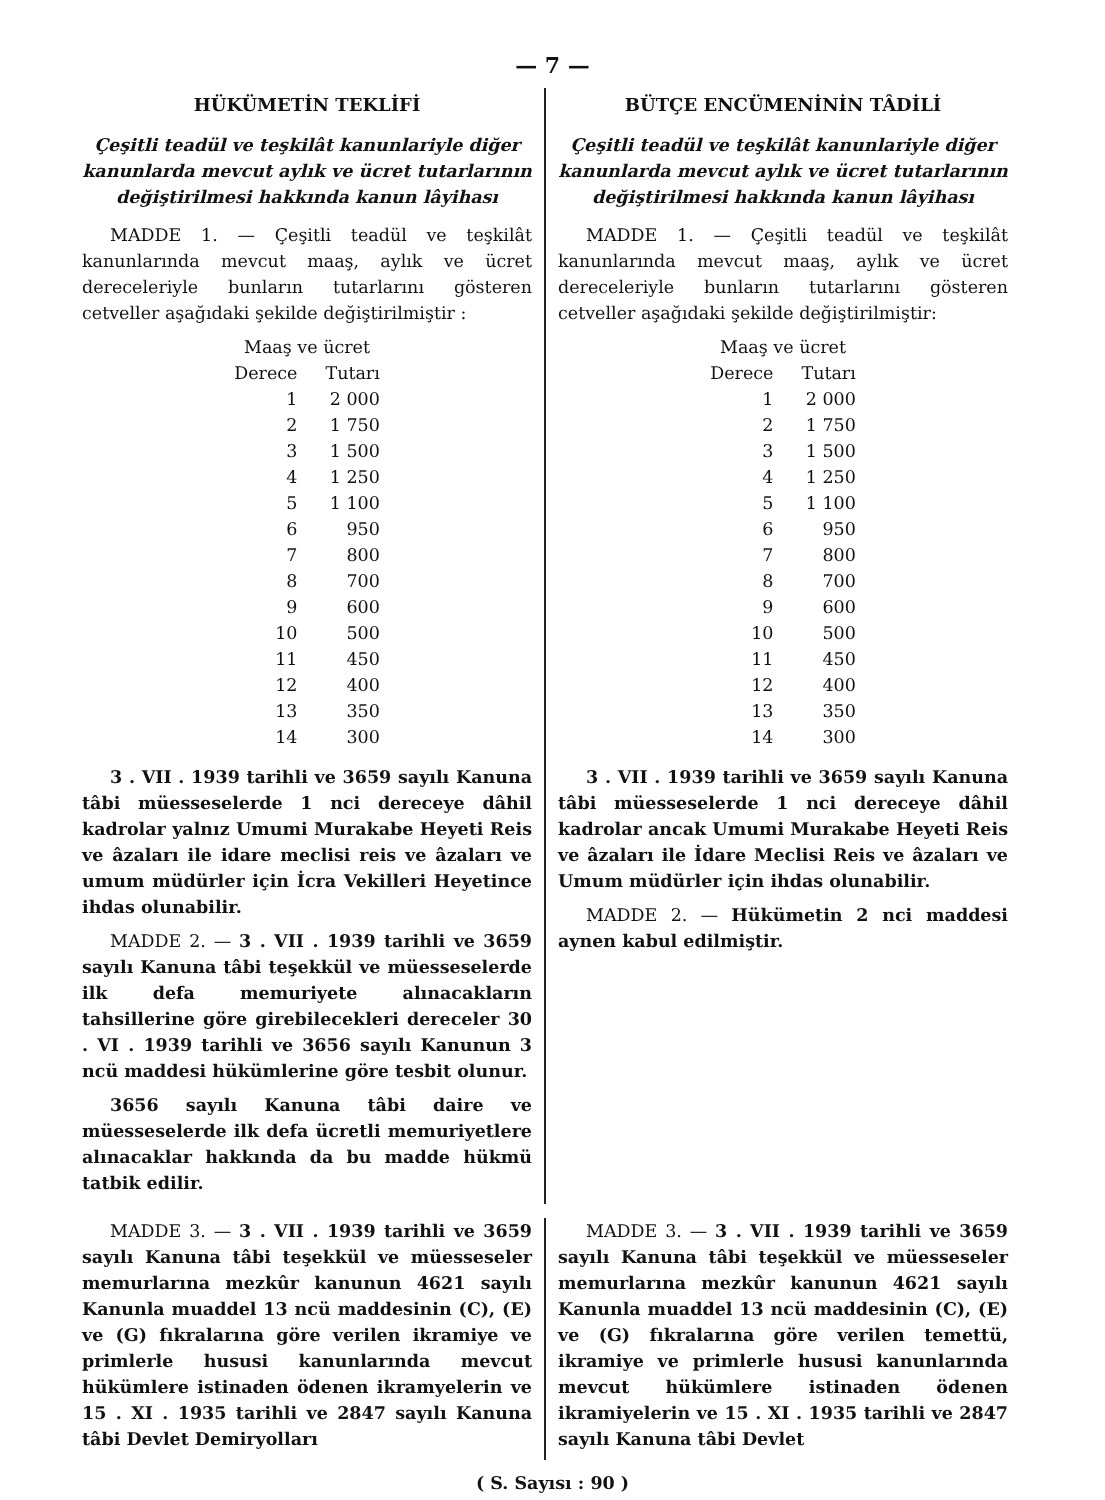— 7 —
HÜKÜMETİN TEKLİFİ
Çeşitli teadül ve teşkilât kanunlariyle diğer kanunlarda mevcut aylık ve ücret tutarlarının değiştirilmesi hakkında kanun lâyihası
MADDE 1. — Çeşitli teadül ve teşkilât kanunlarında mevcut maaş, aylık ve ücret dereceleriyle bunların tutarlarını gösteren cetveller aşağıdaki şekilde değiştirilmiştir :
| Maaş ve ücret | |
| --- | --- |
| Derece | Tutarı |
| 1 | 2 000 |
| 2 | 1 750 |
| 3 | 1 500 |
| 4 | 1 250 |
| 5 | 1 100 |
| 6 | 950 |
| 7 | 800 |
| 8 | 700 |
| 9 | 600 |
| 10 | 500 |
| 11 | 450 |
| 12 | 400 |
| 13 | 350 |
| 14 | 300 |
3 . VII . 1939 tarihli ve 3659 sayılı Kanuna tâbi müesseselerde 1 nci dereceye dâhil kadrolar yalnız Umumi Murakabe Heyeti Reis ve âzaları ile idare meclisi reis ve âzaları ve umum müdürler için İcra Vekilleri Heyetince ihdas olunabilir.
MADDE 2. — 3 . VII . 1939 tarihli ve 3659 sayılı Kanuna tâbi teşekkül ve müesseselerde ilk defa memuriyete alınacakların tahsillerine göre girebilecekleri dereceler 30 . VI . 1939 tarihli ve 3656 sayılı Kanunun 3 ncü maddesi hükümlerine göre tesbit olunur.
3656 sayılı Kanuna tâbi daire ve müesseselerde ilk defa ücretli memuriyetlere alınacaklar hakkında da bu madde hükmü tatbik edilir.
BÜTÇE ENCÜMENİNİN TÂDİLİ
Çeşitli teadül ve teşkilât kanunlariyle diğer kanunlarda mevcut aylık ve ücret tutarlarının değiştirilmesi hakkında kanun lâyihası
MADDE 1. — Çeşitli teadül ve teşkilât kanunlarında mevcut maaş, aylık ve ücret dereceleriyle bunların tutarlarını gösteren cetveller aşağıdaki şekilde değiştirilmiştir:
| Maaş ve ücret | |
| --- | --- |
| Derece | Tutarı |
| 1 | 2 000 |
| 2 | 1 750 |
| 3 | 1 500 |
| 4 | 1 250 |
| 5 | 1 100 |
| 6 | 950 |
| 7 | 800 |
| 8 | 700 |
| 9 | 600 |
| 10 | 500 |
| 11 | 450 |
| 12 | 400 |
| 13 | 350 |
| 14 | 300 |
3 . VII . 1939 tarihli ve 3659 sayılı Kanuna tâbi müesseselerde 1 nci dereceye dâhil kadrolar ancak Umumi Murakabe Heyeti Reis ve âzaları ile İdare Meclisi Reis ve âzaları ve Umum müdürler için ihdas olunabilir.
MADDE 2. — Hükümetin 2 nci maddesi aynen kabul edilmiştir.
MADDE 3. — 3 . VII . 1939 tarihli ve 3659 sayılı Kanuna tâbi teşekkül ve müesseseler memurlarına mezkûr kanunun 4621 sayılı Kanunla muaddel 13 ncü maddesinin (C), (E) ve (G) fıkralarına göre verilen ikramiye ve primlerle hususi kanunlarında mevcut hükümlere istinaden ödenen ikramyelerin ve 15 . XI . 1935 tarihli ve 2847 sayılı Kanuna tâbi Devlet Demiryolları
MADDE 3. — 3 . VII . 1939 tarihli ve 3659 sayılı Kanuna tâbi teşekkül ve müesseseler memurlarına mezkûr kanunun 4621 sayılı Kanunla muaddel 13 ncü maddesinin (C), (E) ve (G) fıkralarına göre verilen temettü, ikramiye ve primlerle hususi kanunlarında mevcut hükümlere istinaden ödenen ikramiyelerin ve 15 . XI . 1935 tarihli ve 2847 sayılı Kanuna tâbi Devlet
( S. Sayısı : 90 )